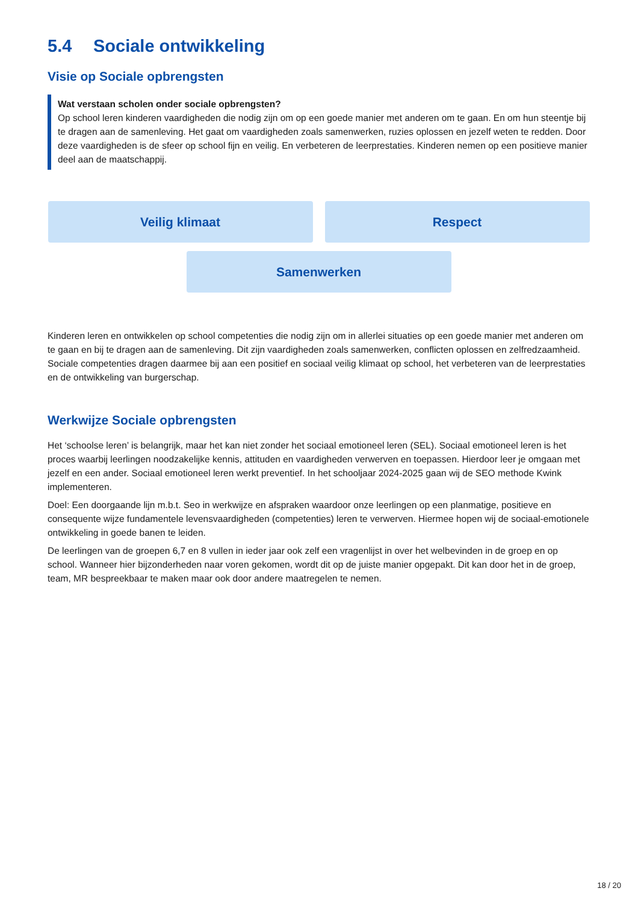5.4 Sociale ontwikkeling
Visie op Sociale opbrengsten
Wat verstaan scholen onder sociale opbrengsten?
Op school leren kinderen vaardigheden die nodig zijn om op een goede manier met anderen om te gaan. En om hun steentje bij te dragen aan de samenleving. Het gaat om vaardigheden zoals samenwerken, ruzies oplossen en jezelf weten te redden. Door deze vaardigheden is de sfeer op school fijn en veilig. En verbeteren de leerprestaties. Kinderen nemen op een positieve manier deel aan de maatschappij.
Veilig klimaat
Respect
Samenwerken
Kinderen leren en ontwikkelen op school competenties die nodig zijn om in allerlei situaties op een goede manier met anderen om te gaan en bij te dragen aan de samenleving. Dit zijn vaardigheden zoals samenwerken, conflicten oplossen en zelfredzaamheid. Sociale competenties dragen daarmee bij aan een positief en sociaal veilig klimaat op school, het verbeteren van de leerprestaties en de ontwikkeling van burgerschap.
Werkwijze Sociale opbrengsten
Het ‘schoolse leren’ is belangrijk, maar het kan niet zonder het sociaal emotioneel leren (SEL). Sociaal emotioneel leren is het proces waarbij leerlingen noodzakelijke kennis, attituden en vaardigheden verwerven en toepassen. Hierdoor leer je omgaan met jezelf en een ander. Sociaal emotioneel leren werkt preventief. In het schooljaar 2024-2025 gaan wij de SEO methode Kwink implementeren.
Doel: Een doorgaande lijn m.b.t. Seo in werkwijze en afspraken waardoor onze leerlingen op een planmatige, positieve en consequente wijze fundamentele levensvaardigheden (competenties) leren te verwerven. Hiermee hopen wij de sociaal-emotionele ontwikkeling in goede banen te leiden.
De leerlingen van de groepen 6,7 en 8 vullen in ieder jaar ook zelf een vragenlijst in over het welbevinden in de groep en op school. Wanneer hier bijzonderheden naar voren gekomen, wordt dit op de juiste manier opgepakt. Dit kan door het in de groep, team, MR bespreekbaar te maken maar ook door andere maatregelen te nemen.
18 / 20